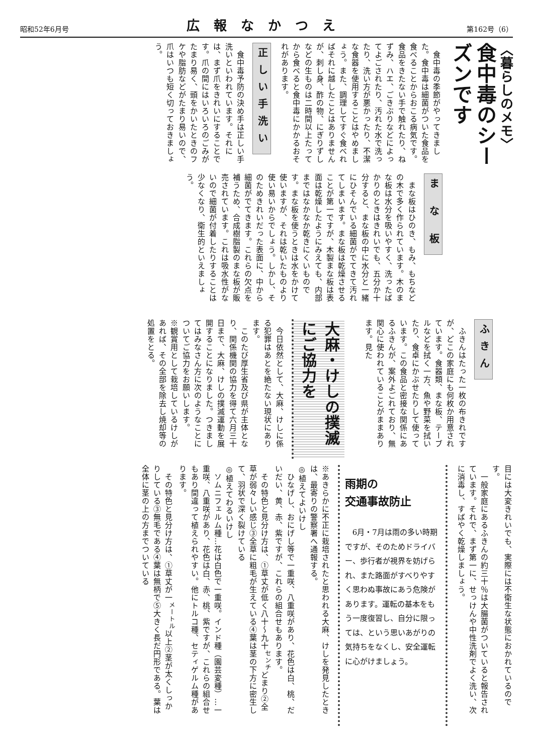昭和52年6月号
広報なかつえ
第162号（6）
〈暮らしのメモ〉
食中毒のシーズンです
　食中毒の季節がやってきました。食中毒は細菌がついた食品を食べることからおこる病気です。食品をきたない手で触れたり、ねずみ、ハエ、ごきぶりなどによってよごされたり、汚れた水で洗ったり、洗い方が悪かったり、不潔な食器を使用することはやめましょう。また、調理してすぐ食べればそれに越したことはありませんが、刺し身、酢の物、にぎりずしなどの生ものは二時間以上たってから食べると食中毒にかかるおそれがあります。
正しい手洗い
　食中毒予防の決め手は正しい手洗いといわれています。それには、まず爪をきれいにすることです。爪の間にはいろいろのごみがたまり易く、頭をかいたときのフケや脂肪などがたまり易いので、爪はいつも短く切っておきましょう。
ま な 板
　まな板はひのき、もみ、もちなどの木で多く作られています。木のまな板は水分を吸いやすく、洗ったばかりのときはきれいでも、五分か十分すると、まな板の中に水分と一緒にひそんでいる細菌がでてきて汚れてしまいます。まな板は乾燥させることが第一ですが、木製まな板は表面は乾燥したようにみえても、内部まではなかなか乾きにくいものです。まな板を使うときは水をかけて使いますが、それは乾いたものより使い易いからでしょう。しかし、そのためきれいだった表面に、中から細菌がでてきます。これらの欠点を補うため、合成樹脂製のまな板が販売されています。これは吸水性がないので細菌が付着したりすることは少なくなり、衛生的といえましょう。
ふきん
　ふきんはたった一枚の布きれですが、どこの家庭にも何枚か用意されています。食器類、まな板、テーブルなどを拭く一方、魚や野菜を拭いたり、食卓にかぶせたりして使っています。この食品と密接な関係にあるふきんが、案外よごれており、無関心に使われていることがままあります。見た
大麻・けしの撲滅にご協力を
　今日依然として、大麻、けしに係る犯罪はあとを絶たない現状にあります。
　このたび厚生省及び県が主体となり、関係機関の協力を得て六月三十日まで、大麻、けしの撲滅運動を展開することになりました。つきましてはみなさん方に次のようなことについてご協力をお願いします。
※観賞用として栽培しているけしがあれば、その全部を除去し焼却等の処置をとる。
目には大変きれいでも、実際には不衛生な状態におかれているのです。
　一般家庭にあるふきんの約三十％は大腸菌がついていると報告されています。それで、まず第一に、せっけんや中性洗剤でよく洗い、次に消毒し、すばやく乾燥しましょう。
雨期の
交通事故防止
　6月・7月は雨の多い時期ですが、そのためドライバー、歩行者が視界を妨げられ、また路面がすべりやすく思わぬ事故にあう危険があります。運転の基本をもう一度復習し、自分に限っては、という思いあがりの気持ちをなくし、安全運転に心がけましょう。
※あきらかに不正に栽培されたと思われる大麻、けしを発見したときは、最寄りの警察署へ通報する。
◎植えてよいけし
　ひなげし、おにげし等で一重咲、八重咲があり、花色は白、桃、だいだい、黄、赤、紫ですが、これらの組合せもあります。
　その特色と見分け方は、①草丈が低く八十～九十<sup>センチ</sup>どまり②全草が弱々しい感じ③全草に粗毛が生えている④葉は茎の下方に密生して、羽状で深く裂けている
◎植えてわるいけし
　ソムニフェルム種…花は白色で一重咲。インド種（園芸変種）…一重咲、八重咲があり、花色は白、赤、桃、紫ですが、これらの組合せもあり間違って植えられやすい。他にトルコ種、セティゲルム種があります。
　その特色と見分け方は、①草丈が一<sup>メートル</sup>以上②茎が太くしっかりしている③無毛である④葉は無柄で⑤大きく長だ円形である。葉は全体に茎の上の方までついている